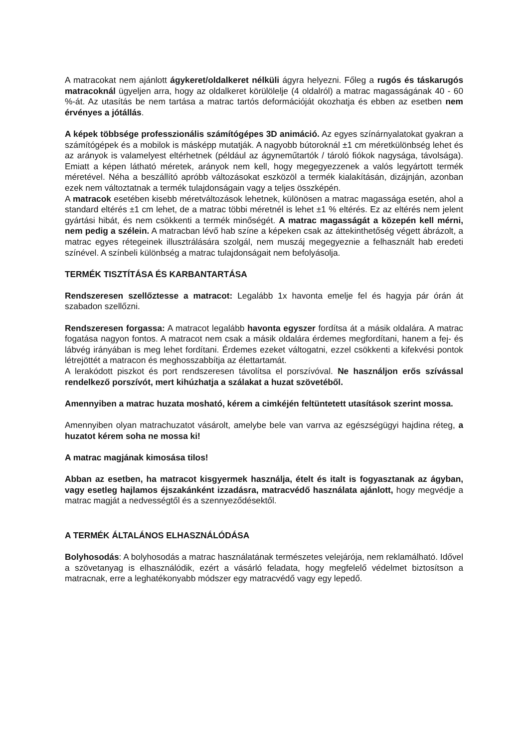A matracokat nem ajánlott ágykeret/oldalkeret nélküli ágyra helyezni. Főleg a rugós és táskarugós matracoknál ügyeljen arra, hogy az oldalkeret körülölelje (4 oldalról) a matrac magasságának 40 - 60 %-át. Az utasítás be nem tartása a matrac tartós deformációját okozhatja és ebben az esetben nem érvényes a jótállás.
A képek többsége professzionális számítógépes 3D animáció. Az egyes színárnyalatokat gyakran a számítógépek és a mobilok is másképp mutatják. A nagyobb bútoroknál ±1 cm méretkülönbség lehet és az arányok is valamelyest eltérhetnek (például az ágyneműtartók / tároló fiókok nagysága, távolsága). Emiatt a képen látható méretek, arányok nem kell, hogy megegyezzenek a valós legyártott termék méretével. Néha a beszállító apróbb változásokat eszközöl a termék kialakításán, dizájnján, azonban ezek nem változtatnak a termék tulajdonságain vagy a teljes összképén.
A matracok esetében kisebb méretváltozások lehetnek, különösen a matrac magassága esetén, ahol a standard eltérés ±1 cm lehet, de a matrac többi méretnél is lehet ±1 % eltérés. Ez az eltérés nem jelent gyártási hibát, és nem csökkenti a termék minőségét. A matrac magasságát a közepén kell mérni, nem pedig a szélein. A matracban lévő hab színe a képeken csak az áttekinthetőség végett ábrázolt, a matrac egyes rétegeinek illusztrálására szolgál, nem muszáj megegyeznie a felhasznált hab eredeti színével. A színbeli különbség a matrac tulajdonságait nem befolyásolja.
TERMÉK TISZTÍTÁSA ÉS KARBANTARTÁSA
Rendszeresen szellőztesse a matracot: Legalább 1x havonta emelje fel és hagyja pár órán át szabadon szellőzni.
Rendszeresen forgassa: A matracot legalább havonta egyszer fordítsa át a másik oldalára. A matrac fogatása nagyon fontos. A matracot nem csak a másik oldalára érdemes megfordítani, hanem a fej- és lábvég irányában is meg lehet fordítani. Érdemes ezeket váltogatni, ezzel csökkenti a kifekvési pontok létrejöttét a matracon és meghosszabbítja az élettartamát.
A lerakódott piszkot és port rendszeresen távolítsa el porszívóval. Ne használjon erős szívással rendelkező porszívót, mert kihúzhatja a szálakat a huzat szövetéből.
Amennyiben a matrac huzata mosható, kérem a cimkéjén feltüntetett utasítások szerint mossa.
Amennyiben olyan matrachuzatot vásárolt, amelybe bele van varrva az egészségügyi hajdina réteg, a huzatot kérem soha ne mossa ki!
A matrac magjának kimosása tilos!
Abban az esetben, ha matracot kisgyermek használja, ételt és italt is fogyasztanak az ágyban, vagy esetleg hajlamos éjszakánként izzadásra, matracvédő használata ajánlott, hogy megvédje a matrac magját a nedvességtől és a szennyeződésektől.
A TERMÉK ÁLTALÁNOS ELHASZNÁLÓDÁSA
Bolyhosodás: A bolyhosodás a matrac használatának természetes velejárója, nem reklamálható. Idővel a szövetanyag is elhasználódik, ezért a vásárló feladata, hogy megfelelő védelmet biztosítson a matracnak, erre a leghatékonyabb módszer egy matracvédő vagy egy lepedő.